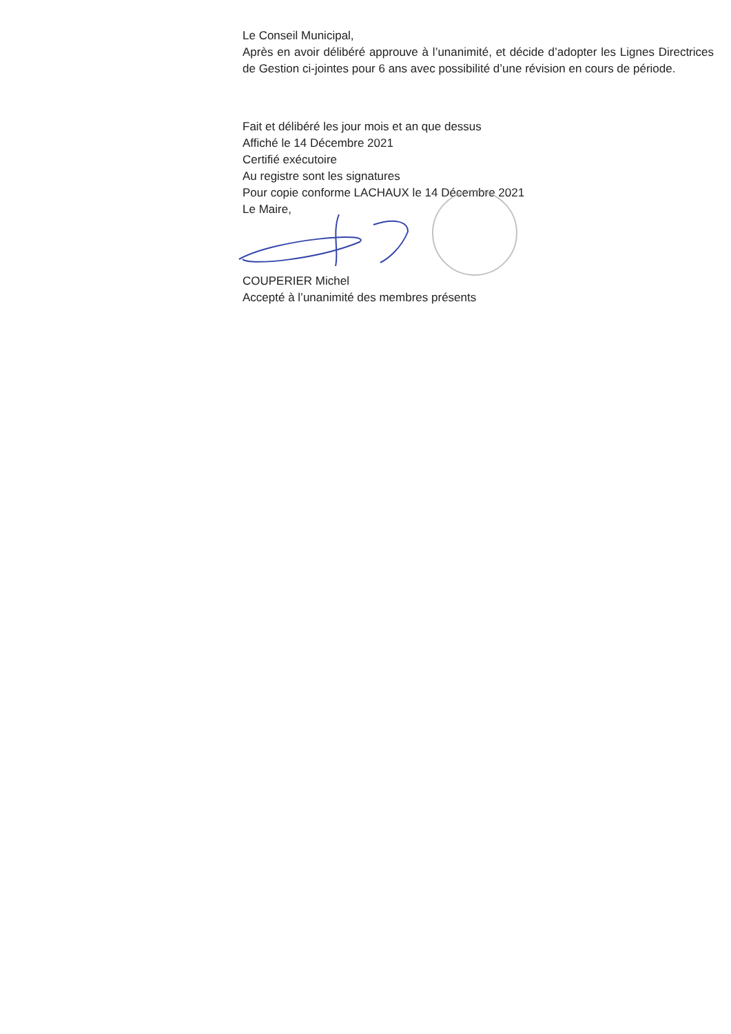Le Conseil Municipal,
Après en avoir délibéré approuve à l’unanimité, et décide d’adopter les Lignes Directrices de Gestion ci-jointes pour 6 ans avec possibilité d’une révision en cours de période.
Fait et délibéré les jour mois et an que dessus
Affiché le 14 Décembre 2021
Certifié exécutoire
Au registre sont les signatures
Pour copie conforme LACHAUX le 14 Décembre 2021
Le Maire,
COUPERIER Michel
Accepté à l’unanimité des membres présents